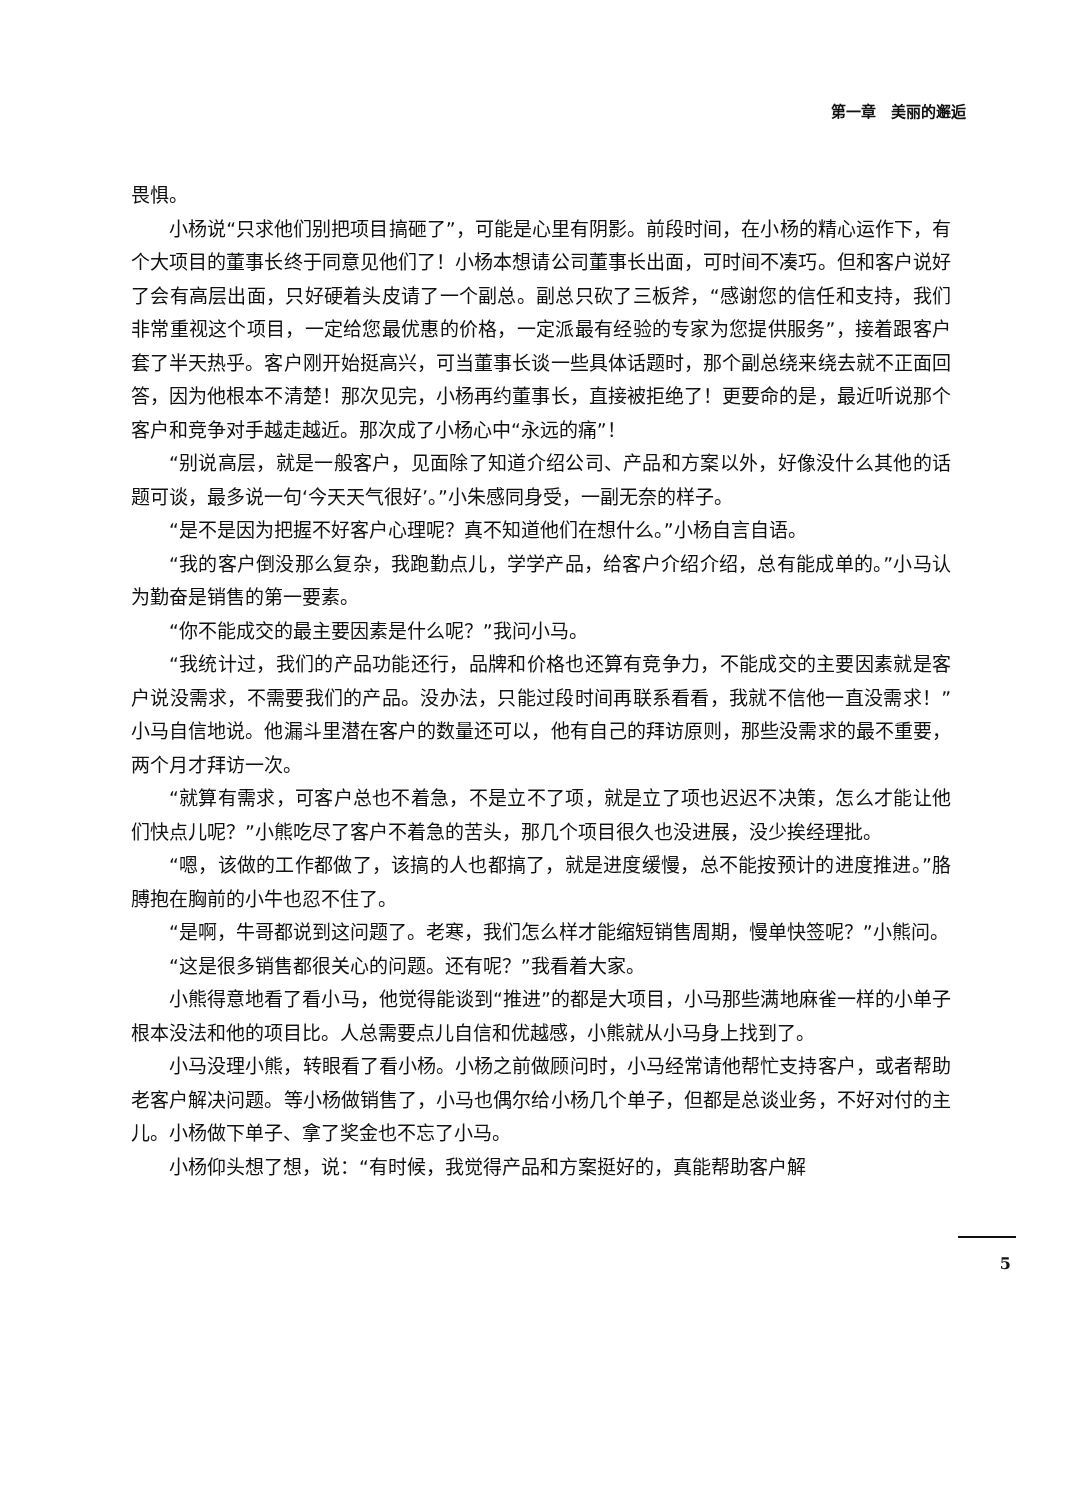第一章　美丽的邂逅
畏惧。
小杨说“只求他们别把项目搞砸了”，可能是心里有阴影。前段时间，在小杨的精心运作下，有个大项目的董事长终于同意见他们了！小杨本想请公司董事长出面，可时间不凑巧。但和客户说好了会有高层出面，只好硬着头皮请了一个副总。副总只砍了三板斧，“感谢您的信任和支持，我们非常重视这个项目，一定给您最优惠的价格，一定派最有经验的专家为您提供服务”，接着跟客户套了半天热乎。客户刚开始挺高兴，可当董事长谈一些具体话题时，那个副总绕来绕去就不正面回答，因为他根本不清楚！那次见完，小杨再约董事长，直接被拒绝了！更要命的是，最近听说那个客户和竞争对手越走越近。那次成了小杨心中“永远的痛”！
“别说高层，就是一般客户，见面除了知道介绍公司、产品和方案以外，好像没什么其他的话题可谈，最多说一句‘今天天气很好’。”小朱感同身受，一副无奈的样子。
“是不是因为把握不好客户心理呢？真不知道他们在想什么。”小杨自言自语。
“我的客户倒没那么复杂，我跑勤点儿，学学产品，给客户介绍介绍，总有能成单的。”小马认为勤奋是销售的第一要素。
“你不能成交的最主要因素是什么呢？”我问小马。
“我统计过，我们的产品功能还行，品牌和价格也还算有竞争力，不能成交的主要因素就是客户说没需求，不需要我们的产品。没办法，只能过段时间再联系看看，我就不信他一直没需求！”小马自信地说。他漏斗里潜在客户的数量还可以，他有自己的拜访原则，那些没需求的最不重要，两个月才拜访一次。
“就算有需求，可客户总也不着急，不是立不了项，就是立了项也迟迟不决策，怎么才能让他们快点儿呢？”小熊吃尽了客户不着急的苦头，那几个项目很久也没进展，没少挨经理批。
“嗯，该做的工作都做了，该搞的人也都搞了，就是进度缓慢，总不能按预计的进度推进。”胳膊抱在胸前的小牛也忍不住了。
“是啊，牛哥都说到这问题了。老寒，我们怎么样才能缩短销售周期，慢单快签呢？”小熊问。
“这是很多销售都很关心的问题。还有呢？”我看着大家。
小熊得意地看了看小马，他觉得能谈到“推进”的都是大项目，小马那些满地麻雀一样的小单子根本没法和他的项目比。人总需要点儿自信和优越感，小熊就从小马身上找到了。
小马没理小熊，转眼看了看小杨。小杨之前做顾问时，小马经常请他帮忙支持客户，或者帮助老客户解决问题。等小杨做销售了，小马也偶尔给小杨几个单子，但都是总谈业务，不好对付的主儿。小杨做下单子、拿了奖金也不忘了小马。
小杨仰头想了想，说：“有时候，我觉得产品和方案挺好的，真能帮助客户解
5